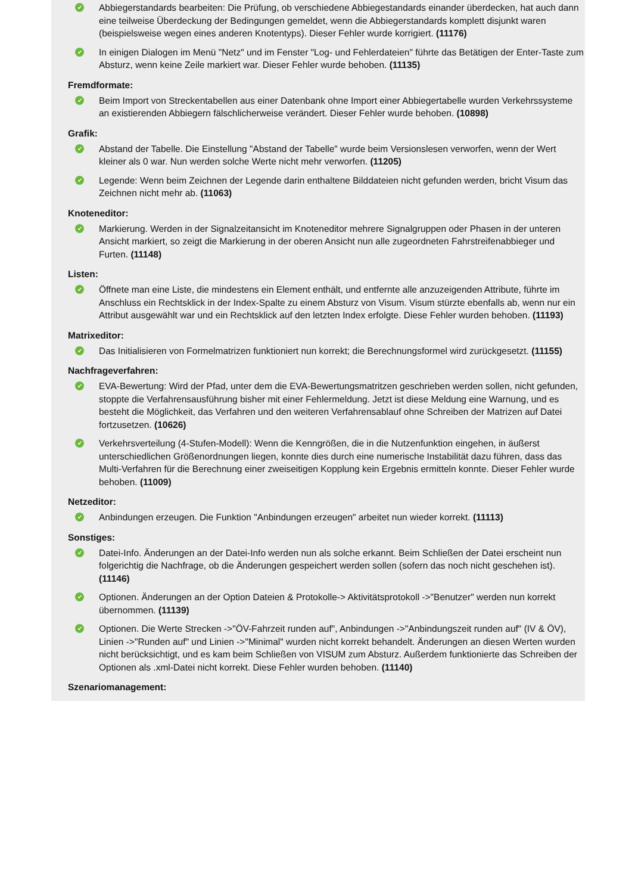✔
Abbiegerstandards bearbeiten: Die Prüfung, ob verschiedene Abbiegestandards einander überdecken, hat auch dann eine teilweise Überdeckung der Bedingungen gemeldet, wenn die Abbiegerstandards komplett disjunkt waren (beispielsweise wegen eines anderen Knotentyps). Dieser Fehler wurde korrigiert. (11176)
✔
In einigen Dialogen im Menü "Netz" und im Fenster "Log- und Fehlerdateien" führte das Betätigen der Enter-Taste zum Absturz, wenn keine Zeile markiert war. Dieser Fehler wurde behoben. (11135)
Fremdformate:
✔
Beim Import von Streckentabellen aus einer Datenbank ohne Import einer Abbiegertabelle wurden Verkehrssysteme an existierenden Abbiegern fälschlicherweise verändert. Dieser Fehler wurde behoben. (10898)
Grafik:
✔
Abstand der Tabelle. Die Einstellung "Abstand der Tabelle" wurde beim Versionslesen verworfen, wenn der Wert kleiner als 0 war. Nun werden solche Werte nicht mehr verworfen. (11205)
✔
Legende: Wenn beim Zeichnen der Legende darin enthaltene Bilddateien nicht gefunden werden, bricht Visum das Zeichnen nicht mehr ab. (11063)
Knoteneditor:
✔
Markierung. Werden in der Signalzeitansicht im Knoteneditor mehrere Signalgruppen oder Phasen in der unteren Ansicht markiert, so zeigt die Markierung in der oberen Ansicht nun alle zugeordneten Fahrstreifenabbieger und Furten. (11148)
Listen:
✔
Öffnete man eine Liste, die mindestens ein Element enthält, und entfernte alle anzuzeigenden Attribute, führte im Anschluss ein Rechtsklick in der Index-Spalte zu einem Absturz von Visum. Visum stürzte ebenfalls ab, wenn nur ein Attribut ausgewählt war und ein Rechtsklick auf den letzten Index erfolgte. Diese Fehler wurden behoben. (11193)
Matrixeditor:
✔
Das Initialisieren von Formelmatrizen funktioniert nun korrekt; die Berechnungsformel wird zurückgesetzt. (11155)
Nachfrageverfahren:
✔
EVA-Bewertung: Wird der Pfad, unter dem die EVA-Bewertungsmatritzen geschrieben werden sollen, nicht gefunden, stoppte die Verfahrensausführung bisher mit einer Fehlermeldung. Jetzt ist diese Meldung eine Warnung, und es besteht die Möglichkeit, das Verfahren und den weiteren Verfahrensablauf ohne Schreiben der Matrizen auf Datei fortzusetzen. (10626)
✔
Verkehrsverteilung (4-Stufen-Modell): Wenn die Kenngrößen, die in die Nutzenfunktion eingehen, in äußerst unterschiedlichen Größenordnungen liegen, konnte dies durch eine numerische Instabilität dazu führen, dass das Multi-Verfahren für die Berechnung einer zweiseitigen Kopplung kein Ergebnis ermitteln konnte. Dieser Fehler wurde behoben. (11009)
Netzeditor:
✔
Anbindungen erzeugen. Die Funktion "Anbindungen erzeugen" arbeitet nun wieder korrekt. (11113)
Sonstiges:
✔
Datei-Info. Änderungen an der Datei-Info werden nun als solche erkannt. Beim Schließen der Datei erscheint nun folgerichtig die Nachfrage, ob die Änderungen gespeichert werden sollen (sofern das noch nicht geschehen ist). (11146)
✔
Optionen. Änderungen an der Option Dateien & Protokolle-> Aktivitätsprotokoll ->"Benutzer" werden nun korrekt übernommen. (11139)
✔
Optionen. Die Werte Strecken ->"ÖV-Fahrzeit runden auf", Anbindungen ->"Anbindungszeit runden auf" (IV & ÖV), Linien ->"Runden auf" und Linien ->"Minimal" wurden nicht korrekt behandelt. Änderungen an diesen Werten wurden nicht berücksichtigt, und es kam beim Schließen von VISUM zum Absturz. Außerdem funktionierte das Schreiben der Optionen als .xml-Datei nicht korrekt. Diese Fehler wurden behoben. (11140)
Szenariomanagement: